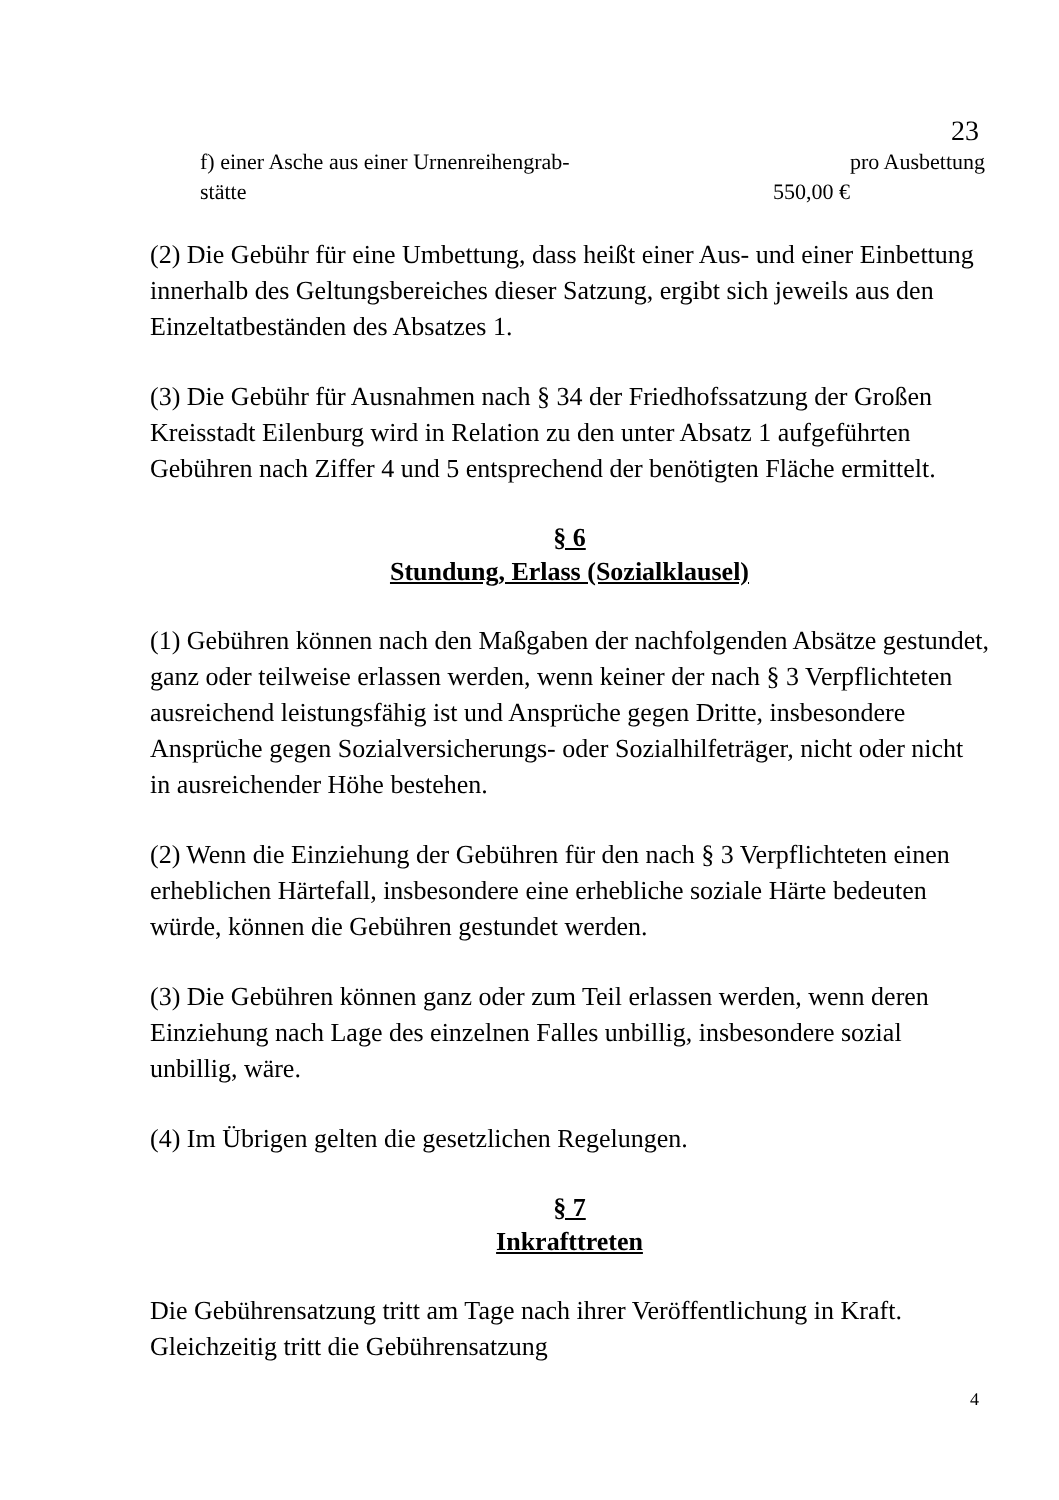23
f) einer Asche aus einer Urnenreihengrab- pro Ausbettung stätte 550,00 €
(2) Die Gebühr für eine Umbettung, dass heißt einer Aus- und einer Einbettung innerhalb des Geltungsbereiches dieser Satzung, ergibt sich jeweils aus den Einzeltatbeständen des Absatzes 1.
(3) Die Gebühr für Ausnahmen nach § 34 der Friedhofssatzung der Großen Kreisstadt Eilenburg wird in Relation zu den unter Absatz 1 aufgeführten Gebühren nach Ziffer 4 und 5 entsprechend der benötigten Fläche ermittelt.
§ 6
Stundung, Erlass (Sozialklausel)
(1) Gebühren können nach den Maßgaben der nachfolgenden Absätze gestundet, ganz oder teilweise erlassen werden, wenn keiner der nach § 3 Verpflichteten ausreichend leistungsfähig ist und Ansprüche gegen Dritte, insbesondere Ansprüche gegen Sozialversicherungs- oder Sozialhilfeträger, nicht oder nicht in ausreichender Höhe bestehen.
(2) Wenn die Einziehung der Gebühren für den nach § 3 Verpflichteten einen erheblichen Härtefall, insbesondere eine erhebliche soziale Härte bedeuten würde, können die Gebühren gestundet werden.
(3) Die Gebühren können ganz oder zum Teil erlassen werden, wenn deren Einziehung nach Lage des einzelnen Falles unbillig, insbesondere sozial unbillig, wäre.
(4) Im Übrigen gelten die gesetzlichen Regelungen.
§ 7
Inkrafttreten
Die Gebührensatzung tritt am Tage nach ihrer Veröffentlichung in Kraft. Gleichzeitig tritt die Gebührensatzung
4